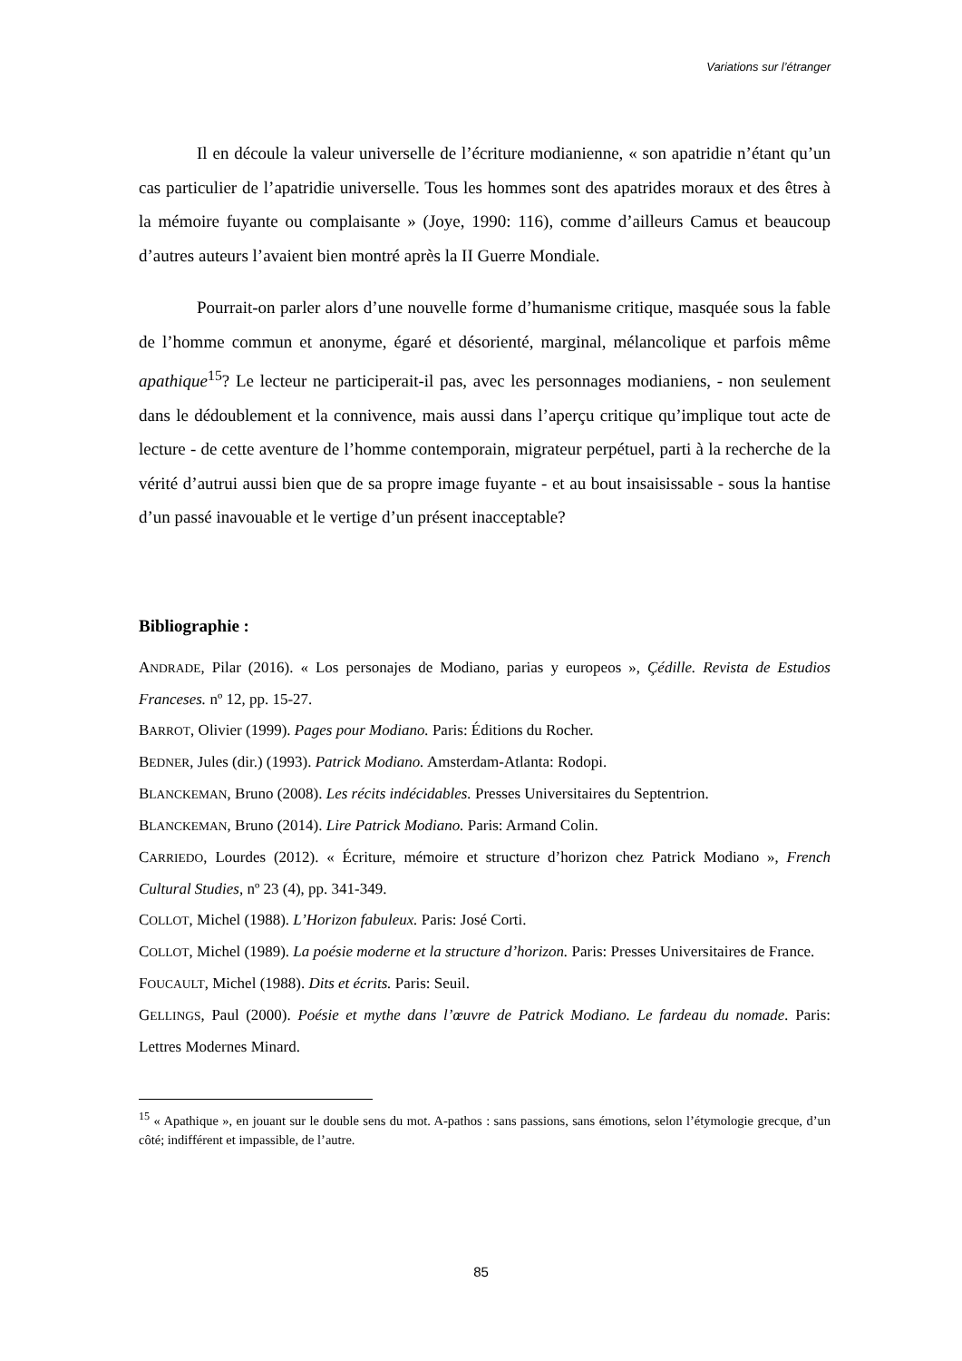Variations sur l’étranger
Il en découle la valeur universelle de l’écriture modianienne, « son apatridie n’étant qu’un cas particulier de l’apatridie universelle. Tous les hommes sont des apatrides moraux et des êtres à la mémoire fuyante ou complaisante » (Joye, 1990: 116), comme d’ailleurs Camus et beaucoup d’autres auteurs l’avaient bien montré après la II Guerre Mondiale.
Pourrait-on parler alors d’une nouvelle forme d’humanisme critique, masquée sous la fable de l’homme commun et anonyme, égaré et désorienté, marginal, mélancolique et parfois même apathique<sup>15</sup>? Le lecteur ne participerait-il pas, avec les personnages modianiens, - non seulement dans le dédoublement et la connivence, mais aussi dans l’aperçu critique qu’implique tout acte de lecture - de cette aventure de l’homme contemporain, migrateur perpétuel, parti à la recherche de la vérité d’autrui aussi bien que de sa propre image fuyante - et au bout insaisissable - sous la hantise d’un passé inavouable et le vertige d’un présent inacceptable?
Bibliographie :
ANDRADE, Pilar (2016). « Los personajes de Modiano, parias y europeos », Çédille. Revista de Estudios Franceses. nº 12, pp. 15-27.
BARROT, Olivier (1999). Pages pour Modiano. Paris: Éditions du Rocher.
BEDNER, Jules (dir.) (1993). Patrick Modiano. Amsterdam-Atlanta: Rodopi.
BLANCKEMAN, Bruno (2008). Les récits indécidables. Presses Universitaires du Septentrion.
BLANCKEMAN, Bruno (2014). Lire Patrick Modiano. Paris: Armand Colin.
CARRIEDO, Lourdes (2012). « Écriture, mémoire et structure d’horizon chez Patrick Modiano », French Cultural Studies, nº 23 (4), pp. 341-349.
COLLOT, Michel (1988). L’Horizon fabuleux. Paris: José Corti.
COLLOT, Michel (1989). La poésie moderne et la structure d’horizon. Paris: Presses Universitaires de France.
FOUCAULT, Michel (1988). Dits et écrits. Paris: Seuil.
GELLINGS, Paul (2000). Poésie et mythe dans l’œuvre de Patrick Modiano. Le fardeau du nomade. Paris: Lettres Modernes Minard.
<sup>15</sup> « Apathique », en jouant sur le double sens du mot. A-pathos : sans passions, sans émotions, selon l’étymologie grecque, d’un côté; indifférent et impassible, de l’autre.
85